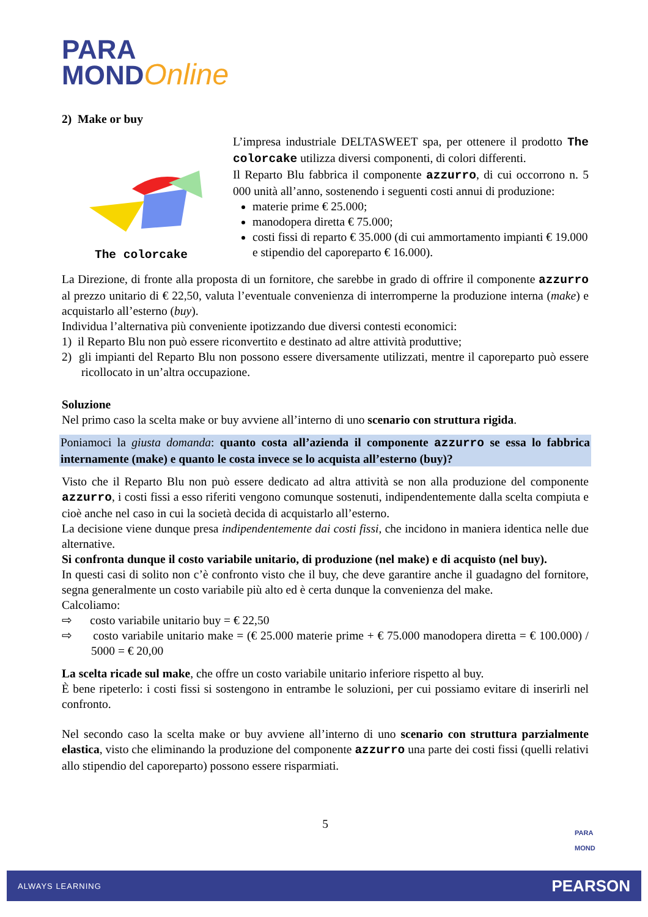PARA
MOND Online
2) Make or buy
The colorcake
L’impresa industriale DELTASWEET spa, per ottenere il prodotto The colorcake utilizza diversi componenti, di colori differenti.
Il Reparto Blu fabbrica il componente azzurro, di cui occorrono n. 5 000 unità all’anno, sostenendo i seguenti costi annui di produzione:
materie prime € 25.000;
manodopera diretta € 75.000;
costi fissi di reparto € 35.000 (di cui ammortamento impianti € 19.000 e stipendio del caporeparto € 16.000).
La Direzione, di fronte alla proposta di un fornitore, che sarebbe in grado di offrire il componente azzurro al prezzo unitario di € 22,50, valuta l’eventuale convenienza di interromperne la produzione interna (make) e acquistarlo all’esterno (buy).
Individua l’alternativa più conveniente ipotizzando due diversi contesti economici:
1) il Reparto Blu non può essere riconvertito e destinato ad altre attività produttive;
2) gli impianti del Reparto Blu non possono essere diversamente utilizzati, mentre il caporeparto può essere ricollocato in un’altra occupazione.
Soluzione
Nel primo caso la scelta make or buy avviene all’interno di uno scenario con struttura rigida.
Poniamoci la giusta domanda: quanto costa all’azienda il componente azzurro se essa lo fabbrica internamente (make) e quanto le costa invece se lo acquista all’esterno (buy)?
Visto che il Reparto Blu non può essere dedicato ad altra attività se non alla produzione del componente azzurro, i costi fissi a esso riferiti vengono comunque sostenuti, indipendentemente dalla scelta compiuta e cioè anche nel caso in cui la società decida di acquistarlo all’esterno.
La decisione viene dunque presa indipendentemente dai costi fissi, che incidono in maniera identica nelle due alternative.
Si confronta dunque il costo variabile unitario, di produzione (nel make) e di acquisto (nel buy).
In questi casi di solito non c’è confronto visto che il buy, che deve garantire anche il guadagno del fornitore, segna generalmente un costo variabile più alto ed è certa dunque la convenienza del make.
Calcoliamo:
⇨ costo variabile unitario buy = € 22,50
⇨ costo variabile unitario make = (€ 25.000 materie prime + € 75.000 manodopera diretta = € 100.000) / 5000 = € 20,00
La scelta ricade sul make, che offre un costo variabile unitario inferiore rispetto al buy.
È bene ripeterlo: i costi fissi si sostengono in entrambe le soluzioni, per cui possiamo evitare di inserirli nel confronto.
Nel secondo caso la scelta make or buy avviene all’interno di uno scenario con struttura parzialmente elastica, visto che eliminando la produzione del componente azzurro una parte dei costi fissi (quelli relativi allo stipendio del caporeparto) possono essere risparmiati.
5
PARA
MOND
ALWAYS LEARNING PEARSON